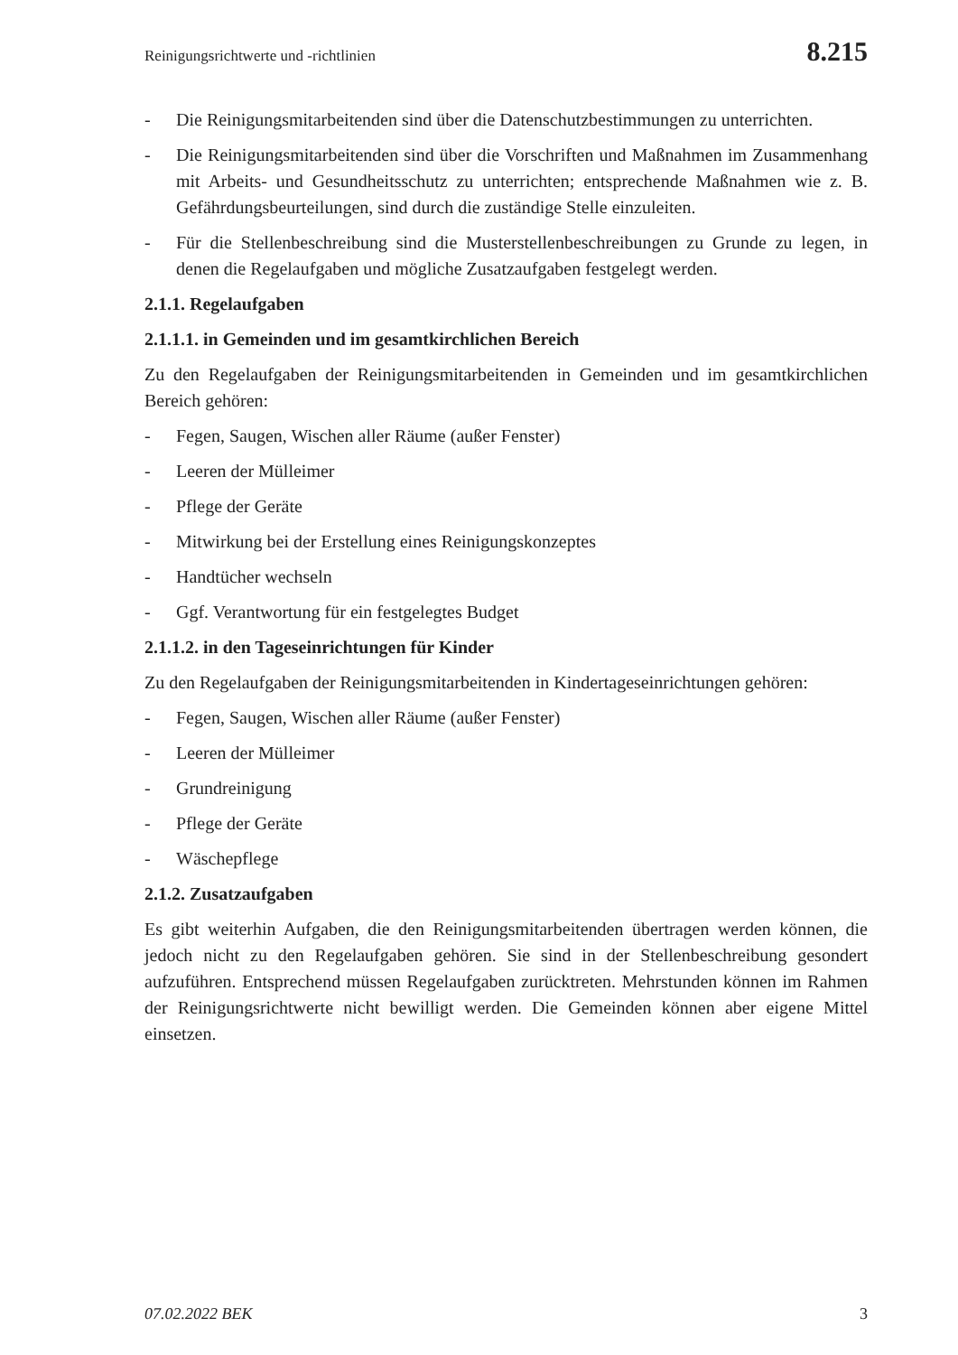Reinigungsrichtwerte und -richtlinien 8.215
- Die Reinigungsmitarbeitenden sind über die Datenschutzbestimmungen zu unterrichten.
- Die Reinigungsmitarbeitenden sind über die Vorschriften und Maßnahmen im Zusammenhang mit Arbeits- und Gesundheitsschutz zu unterrichten; entsprechende Maßnahmen wie z. B. Gefährdungsbeurteilungen, sind durch die zuständige Stelle einzuleiten.
- Für die Stellenbeschreibung sind die Musterstellenbeschreibungen zu Grunde zu legen, in denen die Regelaufgaben und mögliche Zusatzaufgaben festgelegt werden.
2.1.1. Regelaufgaben
2.1.1.1. in Gemeinden und im gesamtkirchlichen Bereich
Zu den Regelaufgaben der Reinigungsmitarbeitenden in Gemeinden und im gesamtkirchlichen Bereich gehören:
- Fegen, Saugen, Wischen aller Räume (außer Fenster)
- Leeren der Mülleimer
- Pflege der Geräte
- Mitwirkung bei der Erstellung eines Reinigungskonzeptes
- Handtücher wechseln
- Ggf. Verantwortung für ein festgelegtes Budget
2.1.1.2. in den Tageseinrichtungen für Kinder
Zu den Regelaufgaben der Reinigungsmitarbeitenden in Kindertageseinrichtungen gehören:
- Fegen, Saugen, Wischen aller Räume (außer Fenster)
- Leeren der Mülleimer
- Grundreinigung
- Pflege der Geräte
- Wäschepflege
2.1.2. Zusatzaufgaben
Es gibt weiterhin Aufgaben, die den Reinigungsmitarbeitenden übertragen werden können, die jedoch nicht zu den Regelaufgaben gehören. Sie sind in der Stellenbeschreibung gesondert aufzuführen. Entsprechend müssen Regelaufgaben zurücktreten. Mehrstunden können im Rahmen der Reinigungsrichtwerte nicht bewilligt werden. Die Gemeinden können aber eigene Mittel einsetzen.
07.02.2022 BEK 3